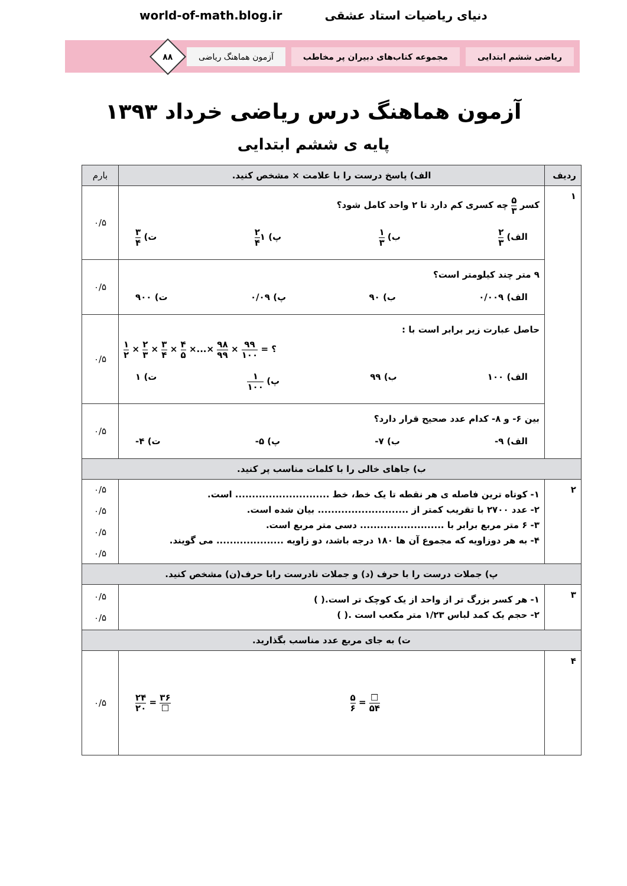world-of-math.blog.ir دنیای ریاضیات استاد عشقی
ریاضی ششم ابتدایی
مجموعه کتاب‌های دبیران پر مخاطب
آزمون هماهنگ ریاضی
۸۸
آزمون هماهنگ درس ریاضی خرداد ۱۳۹۳
پایه ی ششم ابتدایی
| ردیف | الف) پاسخ درست را با علامت × مشخص کنید. | بارم |
| --- | --- | --- |
| ۱ | کسر ۵ ۳ چه کسری کم دارد تا ۲ واحد کامل شود؟ الف) ۲ ۳ ب) ۱ ۳ پ) ۱ ۲ ۴ ت) ۳ ۴ | ۰/۵ |
| | ۹ متر چند کیلومتر است؟ الف) ۰/۰۰۹ ب) ۹۰ پ) ۰/۰۹ ت) ۹۰۰ | ۰/۵ |
| | حاصل عبارت زیر برابر است با : ۱ ۲ × ۲ ۳ × ۳ ۴ × ۴ ۵ ×...× ۹۸ ۹۹ × ۹۹ ۱۰۰ = ؟ الف) ۱۰۰ ب) ۹۹ پ) ۱ ۱۰۰ ت) ۱ | ۰/۵ |
| | بین ۶- و ۸- کدام عدد صحیح قرار دارد؟ الف) ۹- ب) ۷- پ) ۵- ت) ۴- | ۰/۵ |
| ب) جاهای خالی را با کلمات مناسب پر کنید. | | |
| ۲ | ۱- کوتاه ترین فاصله ی هر نقطه تا یک خط، خط ............................ است. ۲- عدد ۲۷۰۰ با تقریب کمتر از ........................... بیان شده است. ۳- ۶ متر مربع برابر با ......................... دسی متر مربع است. ۴- به هر دوزاویه که مجموع آن ها ۱۸۰ درجه باشد، دو زاویه .................... می گویند. | ۰/۵ ۰/۵ ۰/۵ ۰/۵ |
| پ) جملات درست را با حرف (د) و جملات نادرست رابا حرف(ن) مشخص کنید. | | |
| ۳ | ۱- هر کسر بزرگ تر از واحد از یک کوچک تر است.( ) ۲- حجم یک کمد لباس ۱/۲۳ متر مکعب است .( ) | ۰/۵ ۰/۵ |
| ت) به جای مربع عدد مناسب بگذارید. | | |
| ۴ | ۲۴ ۲۰ = ۳۶ ☐ ۵ ۶ = ☐ ۵۴ | ۰/۵ |